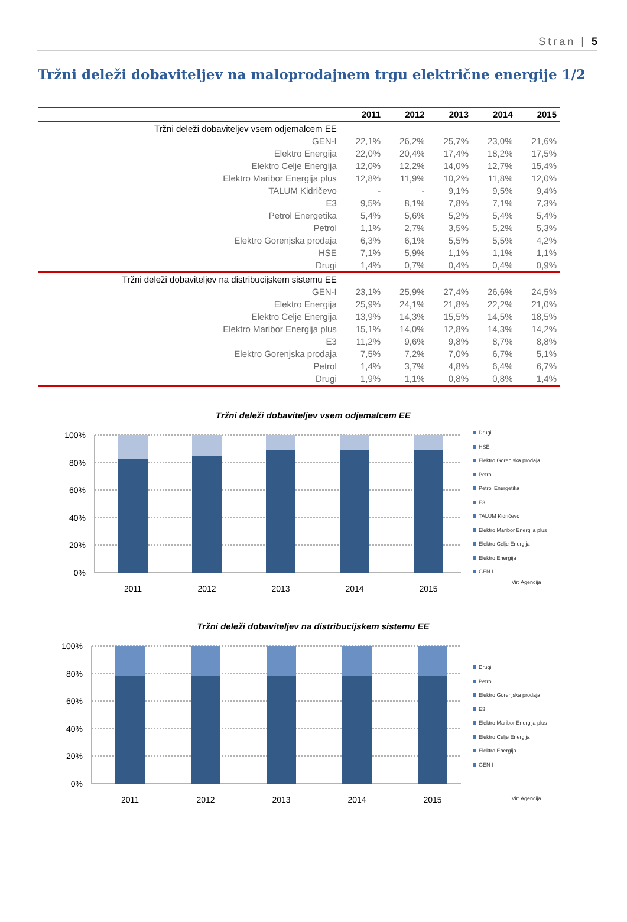Stran | 5
Tržni deleži dobaviteljev na maloprodajnem trgu električne energije 1/2
| | 2011 | 2012 | 2013 | 2014 | 2015 |
| --- | --- | --- | --- | --- | --- |
| Tržni deleži dobaviteljev vsem odjemalcem EE | | | | | |
| GEN-I | 22,1% | 26,2% | 25,7% | 23,0% | 21,6% |
| Elektro Energija | 22,0% | 20,4% | 17,4% | 18,2% | 17,5% |
| Elektro Celje Energija | 12,0% | 12,2% | 14,0% | 12,7% | 15,4% |
| Elektro Maribor Energija plus | 12,8% | 11,9% | 10,2% | 11,8% | 12,0% |
| TALUM Kidričevo | - | - | 9,1% | 9,5% | 9,4% |
| E3 | 9,5% | 8,1% | 7,8% | 7,1% | 7,3% |
| Petrol Energetika | 5,4% | 5,6% | 5,2% | 5,4% | 5,4% |
| Petrol | 1,1% | 2,7% | 3,5% | 5,2% | 5,3% |
| Elektro Gorenjska prodaja | 6,3% | 6,1% | 5,5% | 5,5% | 4,2% |
| HSE | 7,1% | 5,9% | 1,1% | 1,1% | 1,1% |
| Drugi | 1,4% | 0,7% | 0,4% | 0,4% | 0,9% |
| Tržni deleži dobaviteljev na distribucijskem sistemu EE | | | | | |
| GEN-I | 23,1% | 25,9% | 27,4% | 26,6% | 24,5% |
| Elektro Energija | 25,9% | 24,1% | 21,8% | 22,2% | 21,0% |
| Elektro Celje Energija | 13,9% | 14,3% | 15,5% | 14,5% | 18,5% |
| Elektro Maribor Energija plus | 15,1% | 14,0% | 12,8% | 14,3% | 14,2% |
| E3 | 11,2% | 9,6% | 9,8% | 8,7% | 8,8% |
| Elektro Gorenjska prodaja | 7,5% | 7,2% | 7,0% | 6,7% | 5,1% |
| Petrol | 1,4% | 3,7% | 4,8% | 6,4% | 6,7% |
| Drugi | 1,9% | 1,1% | 0,8% | 0,8% | 1,4% |
Tržni deleži dobaviteljev vsem odjemalcem EE
100%
80%
60%
40%
20%
0%
2011
2012
2013
2014
2015
Drugi
HSE
Elektro Gorenjska prodaja
Petrol
Petrol Energetika
E3
TALUM Kidričevo
Elektro Maribor Energija plus
Elektro Celje Energija
Elektro Energija
GEN-I
Vir: Agencija
Tržni deleži dobaviteljev na distribucijskem sistemu EE
100%
80%
60%
40%
20%
0%
2011
2012
2013
2014
2015
Drugi
Petrol
Elektro Gorenjska prodaja
E3
Elektro Maribor Energija plus
Elektro Celje Energija
Elektro Energija
GEN-I
Vir: Agencija